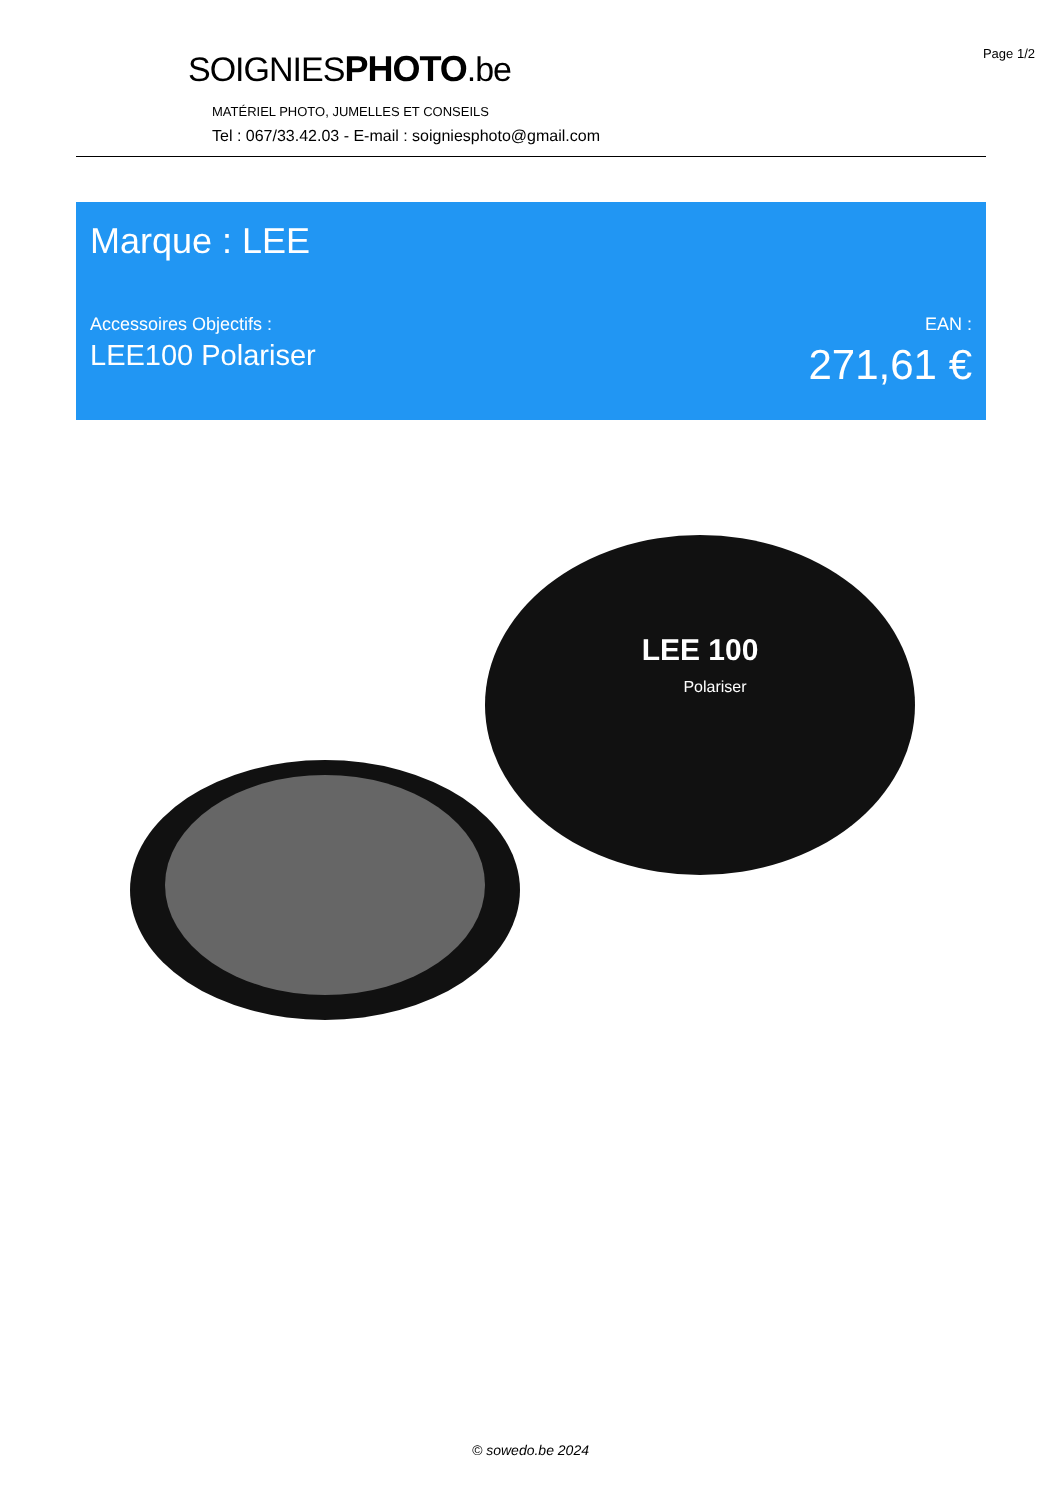Page 1/2
SOIGNIESPHOTO.be
MATÉRIEL PHOTO, JUMELLES ET CONSEILS
Tel : 067/33.42.03 - E-mail : soigniesphoto@gmail.com
Marque : LEE
Accessoires Objectifs :
LEE100 Polariser
EAN :
271,61 €
LEE 100
Polariser
© sowedo.be 2024